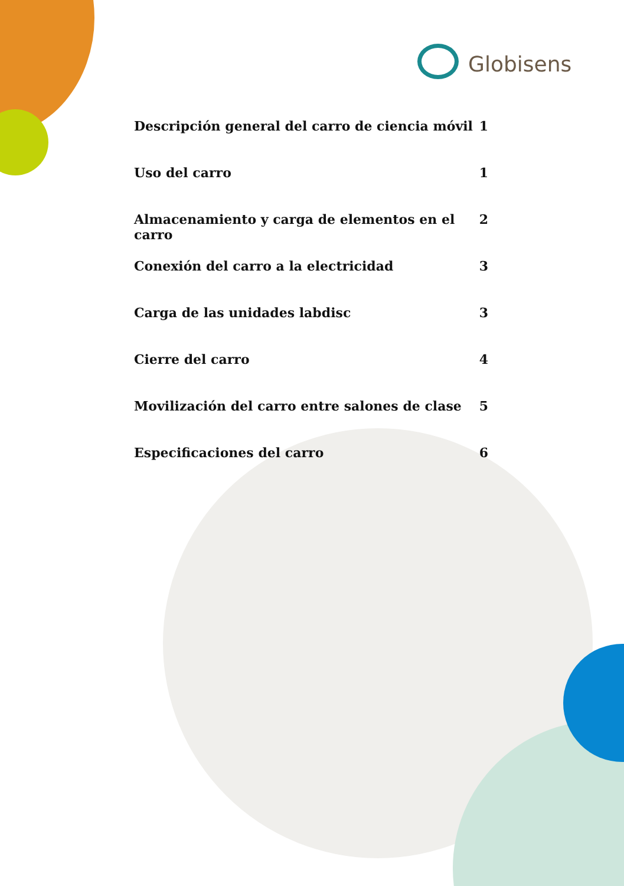Globisens
Descripción general del carro de ciencia móvil 1
Uso del carro 1
Almacenamiento y carga de elementos en el carro 2
Conexión del carro a la electricidad 3
Carga de las unidades labdisc 3
Cierre del carro 4
Movilización del carro entre salones de clase 5
Especificaciones del carro 6